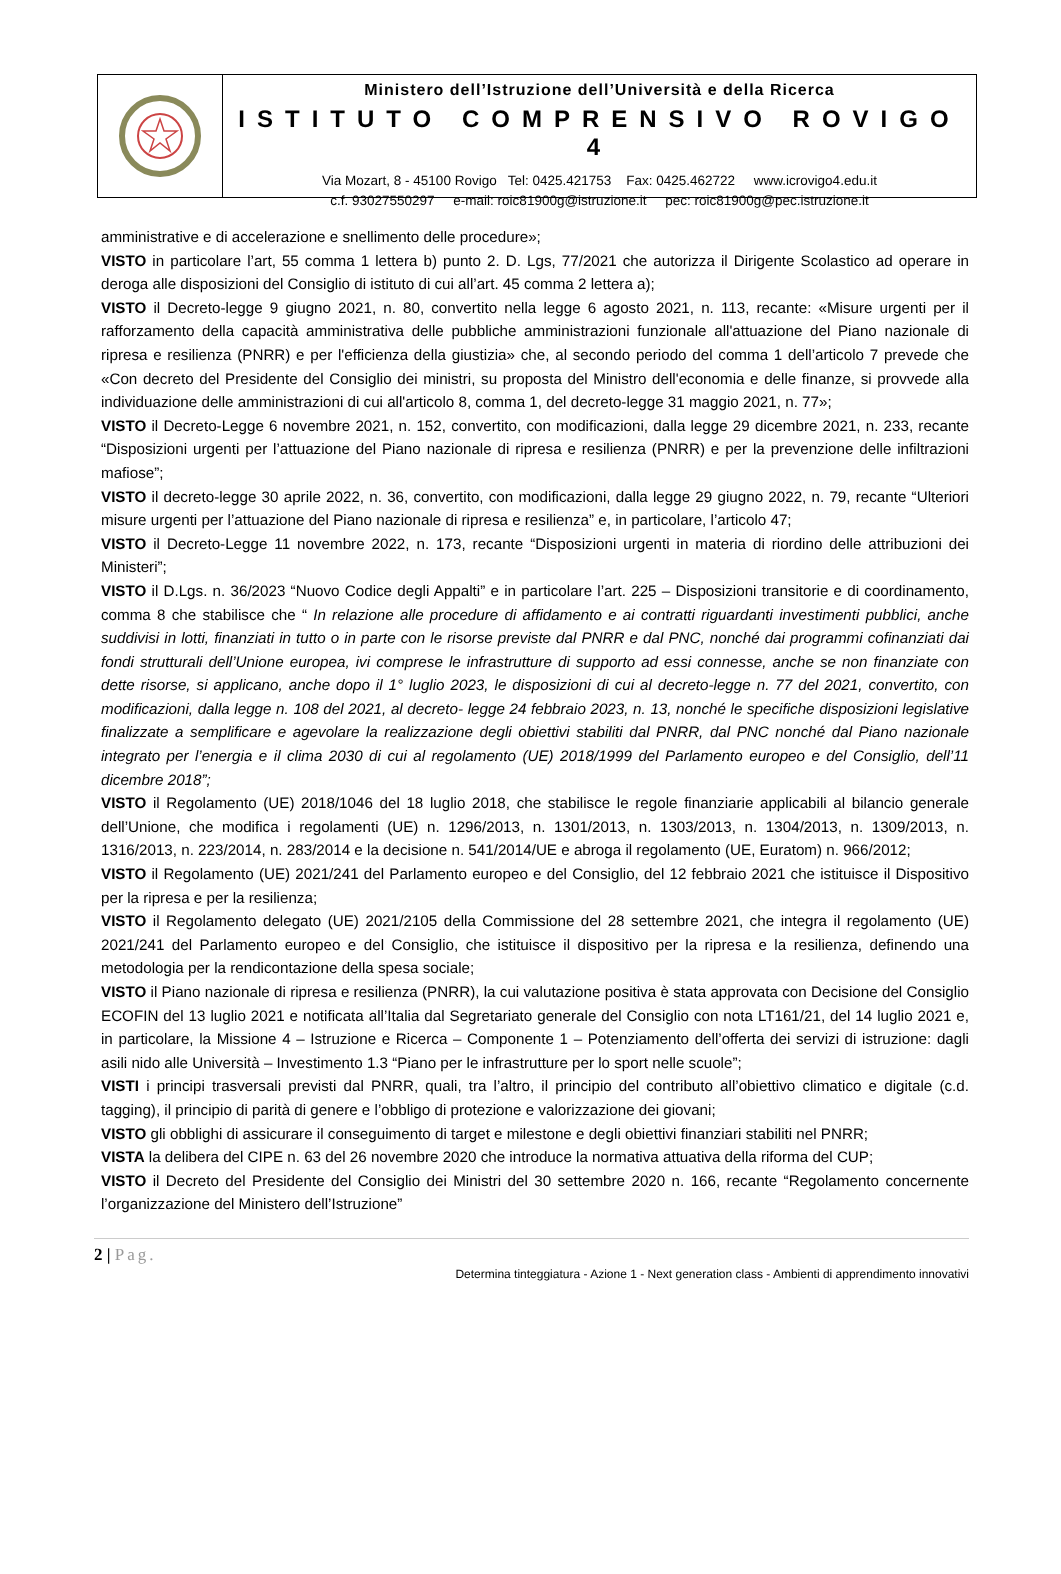Ministero dell’Istruzione dell’Università e della Ricerca
ISTITUTO COMPRENSIVO ROVIGO 4
Via Mozart, 8 - 45100 Rovigo Tel: 0425.421753 Fax: 0425.462722 www.icrovigo4.edu.it
c.f. 93027550297 e-mail: roic81900g@istruzione.it pec: roic81900g@pec.istruzione.it
amministrative e di accelerazione e snellimento delle procedure»;
VISTO in particolare l’art, 55 comma 1 lettera b) punto 2. D. Lgs, 77/2021 che autorizza il Dirigente Scolastico ad operare in deroga alle disposizioni del Consiglio di istituto di cui all’art. 45 comma 2 lettera a);
VISTO il Decreto-legge 9 giugno 2021, n. 80, convertito nella legge 6 agosto 2021, n. 113, recante: «Misure urgenti per il rafforzamento della capacità amministrativa delle pubbliche amministrazioni funzionale all'attuazione del Piano nazionale di ripresa e resilienza (PNRR) e per l'efficienza della giustizia» che, al secondo periodo del comma 1 dell’articolo 7 prevede che «Con decreto del Presidente del Consiglio dei ministri, su proposta del Ministro dell'economia e delle finanze, si provvede alla individuazione delle amministrazioni di cui all'articolo 8, comma 1, del decreto-legge 31 maggio 2021, n. 77»;
VISTO il Decreto-Legge 6 novembre 2021, n. 152, convertito, con modificazioni, dalla legge 29 dicembre 2021, n. 233, recante “Disposizioni urgenti per l’attuazione del Piano nazionale di ripresa e resilienza (PNRR) e per la prevenzione delle infiltrazioni mafiose”;
VISTO il decreto-legge 30 aprile 2022, n. 36, convertito, con modificazioni, dalla legge 29 giugno 2022, n. 79, recante “Ulteriori misure urgenti per l’attuazione del Piano nazionale di ripresa e resilienza” e, in particolare, l’articolo 47;
VISTO il Decreto-Legge 11 novembre 2022, n. 173, recante “Disposizioni urgenti in materia di riordino delle attribuzioni dei Ministeri”;
VISTO il D.Lgs. n. 36/2023 “Nuovo Codice degli Appalti” e in particolare l’art. 225 – Disposizioni transitorie e di coordinamento, comma 8 che stabilisce che “ In relazione alle procedure di affidamento e ai contratti riguardanti investimenti pubblici, anche suddivisi in lotti, finanziati in tutto o in parte con le risorse previste dal PNRR e dal PNC, nonché dai programmi cofinanziati dai fondi strutturali dell’Unione europea, ivi comprese le infrastrutture di supporto ad essi connesse, anche se non finanziate con dette risorse, si applicano, anche dopo il 1° luglio 2023, le disposizioni di cui al decreto-legge n. 77 del 2021, convertito, con modificazioni, dalla legge n. 108 del 2021, al decreto- legge 24 febbraio 2023, n. 13, nonché le specifiche disposizioni legislative finalizzate a semplificare e agevolare la realizzazione degli obiettivi stabiliti dal PNRR, dal PNC nonché dal Piano nazionale integrato per l’energia e il clima 2030 di cui al regolamento (UE) 2018/1999 del Parlamento europeo e del Consiglio, dell’11 dicembre 2018”;
VISTO il Regolamento (UE) 2018/1046 del 18 luglio 2018, che stabilisce le regole finanziarie applicabili al bilancio generale dell’Unione, che modifica i regolamenti (UE) n. 1296/2013, n. 1301/2013, n. 1303/2013, n. 1304/2013, n. 1309/2013, n. 1316/2013, n. 223/2014, n. 283/2014 e la decisione n. 541/2014/UE e abroga il regolamento (UE, Euratom) n. 966/2012;
VISTO il Regolamento (UE) 2021/241 del Parlamento europeo e del Consiglio, del 12 febbraio 2021 che istituisce il Dispositivo per la ripresa e per la resilienza;
VISTO il Regolamento delegato (UE) 2021/2105 della Commissione del 28 settembre 2021, che integra il regolamento (UE) 2021/241 del Parlamento europeo e del Consiglio, che istituisce il dispositivo per la ripresa e la resilienza, definendo una metodologia per la rendicontazione della spesa sociale;
VISTO il Piano nazionale di ripresa e resilienza (PNRR), la cui valutazione positiva è stata approvata con Decisione del Consiglio ECOFIN del 13 luglio 2021 e notificata all’Italia dal Segretariato generale del Consiglio con nota LT161/21, del 14 luglio 2021 e, in particolare, la Missione 4 – Istruzione e Ricerca – Componente 1 – Potenziamento dell’offerta dei servizi di istruzione: dagli asili nido alle Università – Investimento 1.3 “Piano per le infrastrutture per lo sport nelle scuole”;
VISTI i principi trasversali previsti dal PNRR, quali, tra l’altro, il principio del contributo all’obiettivo climatico e digitale (c.d. tagging), il principio di parità di genere e l’obbligo di protezione e valorizzazione dei giovani;
VISTO gli obblighi di assicurare il conseguimento di target e milestone e degli obiettivi finanziari stabiliti nel PNRR;
VISTA la delibera del CIPE n. 63 del 26 novembre 2020 che introduce la normativa attuativa della riforma del CUP;
VISTO il Decreto del Presidente del Consiglio dei Ministri del 30 settembre 2020 n. 166, recante “Regolamento concernente l’organizzazione del Ministero dell’Istruzione”
2 | Pag.
Determina tinteggiatura - Azione 1 - Next generation class - Ambienti di apprendimento innovativi